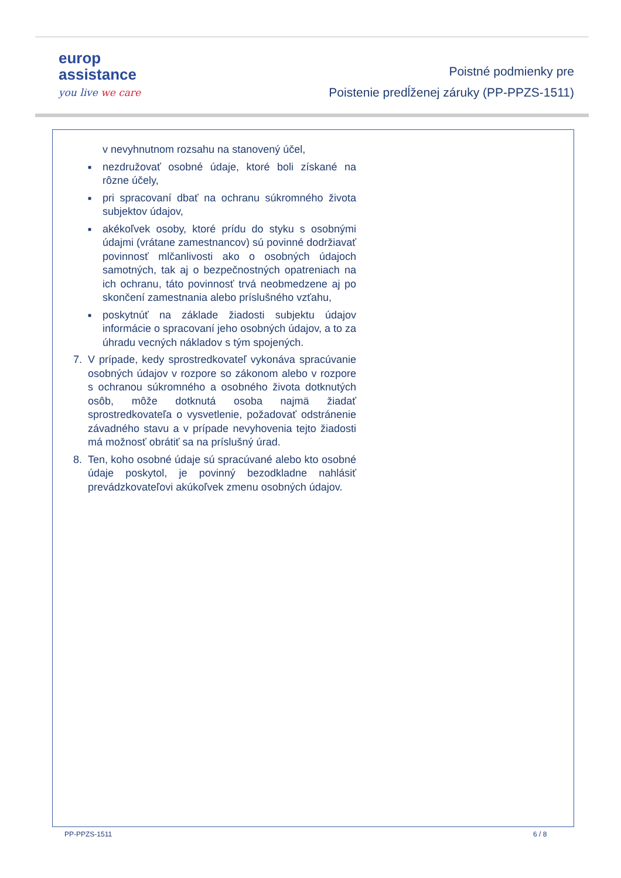europ
assistance
you live we care
Poistné podmienky pre
Poistenie predĺženej záruky (PP-PPZS-1511)
v nevyhnutnom rozsahu na stanovený účel,
■
nezdružovať osobné údaje, ktoré boli získané na rôzne účely,
■
pri spracovaní dbať na ochranu súkromného života subjektov údajov,
■
akékoľvek osoby, ktoré prídu do styku s osobnými údajmi (vrátane zamestnancov) sú povinné dodržiavať povinnosť mlčanlivosti ako o osobných údajoch samotných, tak aj o bezpečnostných opatreniach na ich ochranu, táto povinnosť trvá neobmedzene aj po skončení zamestnania alebo príslušného vzťahu,
■
poskytnúť na základe žiadosti subjektu údajov informácie o spracovaní jeho osobných údajov, a to za úhradu vecných nákladov s tým spojených.
7. V prípade, kedy sprostredkovateľ vykonáva spracúvanie osobných údajov v rozpore so zákonom alebo v rozpore s ochranou súkromného a osobného života dotknutých osôb, môže dotknutá osoba najmä žiadať sprostredkovateľa o vysvetlenie, požadovať odstránenie závadného stavu a v prípade nevyhovenia tejto žiadosti má možnosť obrátiť sa na príslušný úrad.
8. Ten, koho osobné údaje sú spracúvané alebo kto osobné údaje poskytol, je povinný bezodkladne nahlásiť prevádzkovateľovi akúkoľvek zmenu osobných údajov.
PP-PPZS-1511 6 / 8